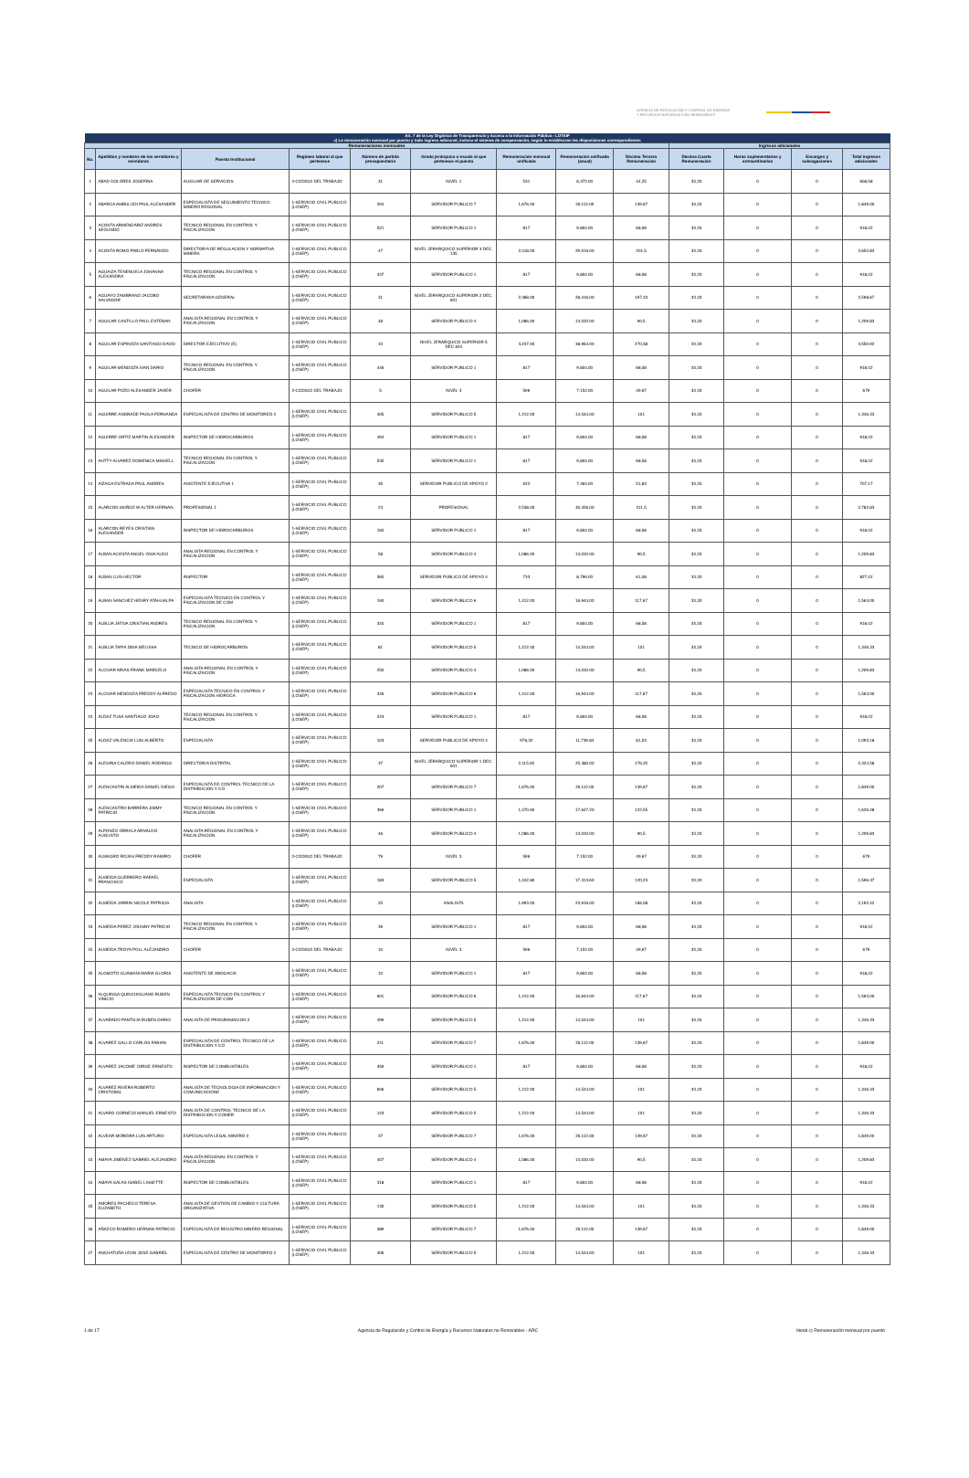AGENCIA DE REGULACIÓN Y CONTROL DE ENERGÍA
Y RECURSOS NATURALES NO RENOVABLES
| Art. 7 de la Ley Orgánica de Transparencia y Acceso a la Información Pública - LOTAIP | | | | | | | | | | | | |
| --- | --- | --- | --- | --- | --- | --- | --- | --- | --- | --- | --- | --- |
| c) La remuneración mensual por puesto y todo ingreso adicional, incluso el sistema de compensación, según lo establezcan las disposiciones correspondientes | | | | | | | | | | | | |
| Remuneraciones mensuales | | | | | | | | | Ingresos adicionales | | | |
| No. | Apellidos y nombres de los servidores y servidoras | Puesto Institucional | Regimen laboral al que pertenece | Número de partida presupuestaria | Grado jerárquico o escala al que pertenece el puesto | Remuneración mensual unificada | Remuneración unificada (anual) | Décimo Tercera Remuneración | Décima Cuarta Remuneración | Horas suplementarias y extraordinarias | Encargos y subrogaciones | Total ingresos adicionales |
| 1 | ABAD DOLORES JOSEFINA | AUXILIAR DE SERVICIOS | 2-CODIGO DEL TRABAJO | 31 | NIVEL 1 | 531 | 6,372.00 | 44,25 | 33,33 | 0 | 0 | 608,58 |
| 2 | ABARCA AMBULUDI PAUL ALEXANDER | ESPECIALISTA DE SEGUIMIENTO TECNICO MINERO REGIONAL | 1-SERVICIO CIVIL PUBLICO (LOSEP) | 294 | SERVIDOR PUBLICO 7 | 1,676.00 | 20,112.00 | 139,67 | 33,33 | 0 | 0 | 1,849.00 |
| 3 | ACOSTA ARMENDARIZ ANDRES SEGUNDO | TECNICO REGIONAL EN CONTROL Y FISCALIZACION | 1-SERVICIO CIVIL PUBLICO (LOSEP) | 521 | SERVIDOR PUBLICO 1 | 817 | 9,804.00 | 68,08 | 33,33 | 0 | 0 | 918,42 |
| 4 | ACOSTA ROMO PABLO FERNANDO | DIRECTOR/A DE REGULACION Y NORMATIVA MINERA | 1-SERVICIO CIVIL PUBLICO (LOSEP) | 47 | NIVEL JERARQUICO SUPERIOR 3 DEC. 135 | 2,418.00 | 29,016.00 | 201,5 | 33,33 | 0 | 0 | 2,652.83 |
| 5 | AGUAIZA TENENUELA JOHANNA ALEXANDRA | TECNICO REGIONAL EN CONTROL Y FISCALIZACION | 1-SERVICIO CIVIL PUBLICO (LOSEP) | 337 | SERVIDOR PUBLICO 1 | 817 | 9,804.00 | 68,08 | 33,33 | 0 | 0 | 918,42 |
| 6 | AGUAYO ZAMBRANO JACOBO SALVADOR | SECRETARIO/A GENERAL | 1-SERVICIO CIVIL PUBLICO (LOSEP) | 31 | NIVEL JERARQUICO SUPERIOR 2 DEC. 601 | 2,368.00 | 28,416.00 | 197,33 | 33,33 | 0 | 0 | 2,598.67 |
| 7 | AGUILAR CASTILLO PAUL ESTEBAN | ANALISTA REGIONAL EN CONTROL Y FISCALIZACION | 1-SERVICIO CIVIL PUBLICO (LOSEP) | 48 | SERVIDOR PUBLICO 4 | 1,086.00 | 13,032.00 | 90,5 | 33,33 | 0 | 0 | 1,209.83 |
| 8 | AGUILAR ESPINOZA SANTIAGO DAVID | DIRECTOR EJECUTIVO (E) | 1-SERVICIO CIVIL PUBLICO (LOSEP) | 10 | NIVEL JERARQUICO SUPERIOR 5 DEC.624 | 3,247.00 | 38,964.00 | 270,58 | 33,33 | 0 | 0 | 3,550.92 |
| 9 | AGUILAR MENDOZA IVAN DARIO | TECNICO REGIONAL EN CONTROL Y FISCALIZACION | 1-SERVICIO CIVIL PUBLICO (LOSEP) | 446 | SERVIDOR PUBLICO 1 | 817 | 9,804.00 | 68,08 | 33,33 | 0 | 0 | 918,42 |
| 10 | AGUILAR POZO ALEXANDER JAVIER | CHOFER | 2-CODIGO DEL TRABAJO | 5 | NIVEL 3 | 596 | 7,152.00 | 49,67 | 33,33 | 0 | 0 | 679 |
| 11 | AGUIRRE ANDRADE PAOLA FERNANDA | ESPECIALISTA DE CENTRO DE MONITOREO 2 | 1-SERVICIO CIVIL PUBLICO (LOSEP) | 405 | SERVIDOR PUBLICO 5 | 1,212.00 | 14,544.00 | 101 | 33,33 | 0 | 0 | 1,346.33 |
| 12 | AGUIRRE ORTIZ MARTIN ALEXANDER | INSPECTOR DE HIDROCARBUROS | 1-SERVICIO CIVIL PUBLICO (LOSEP) | 494 | SERVIDOR PUBLICO 1 | 817 | 9,804.00 | 68,08 | 33,33 | 0 | 0 | 918,42 |
| 13 | AHTTY ALVAREZ DOMENICA MISHELL | TECNICO REGIONAL EN CONTROL Y FISCALIZACION | 1-SERVICIO CIVIL PUBLICO (LOSEP) | 535 | SERVIDOR PUBLICO 1 | 817 | 9,804.00 | 68,08 | 33,33 | 0 | 0 | 918,42 |
| 14 | AIZAGA ESTRADA PAUL ANDRES | ASISTENTE EJECUTIVA 1 | 1-SERVICIO CIVIL PUBLICO (LOSEP) | 35 | SERVIDOR PUBLICO DE APOYO 2 | 622 | 7,464.00 | 51,83 | 33,33 | 0 | 0 | 707,17 |
| 15 | ALARCON MUÑOZ W ALTER HERNAN | PROFESIONAL 1 | 1-SERVICIO CIVIL PUBLICO (LOSEP) | 23 | PROFESIONAL | 2,538.00 | 30,456.00 | 211,5 | 33,33 | 0 | 0 | 2,782.83 |
| 16 | ALARCON REYES CRISTIAN ALEXANDER | INSPECTOR DE HIDROCARBUROS | 1-SERVICIO CIVIL PUBLICO (LOSEP) | 160 | SERVIDOR PUBLICO 1 | 817 | 9,804.00 | 68,08 | 33,33 | 0 | 0 | 918,42 |
| 17 | ALBAN ACOSTA ANGEL OSW ALDO | ANALISTA REGIONAL EN CONTROL Y FISCALIZACION | 1-SERVICIO CIVIL PUBLICO (LOSEP) | 58 | SERVIDOR PUBLICO 4 | 1,086.00 | 13,032.00 | 90,5 | 33,33 | 0 | 0 | 1,209.83 |
| 18 | ALBAN LUIS HECTOR | INSPECTOR | 1-SERVICIO CIVIL PUBLICO (LOSEP) | 365 | SERVIDOR PUBLICO DE APOYO 4 | 733 | 8,796.00 | 61,08 | 33,33 | 0 | 0 | 827,42 |
| 19 | ALBAN SANCHEZ HENRY ATAHUALPA | ESPECIALISTA TECNICO EN CONTROL Y FISCALIZACION DE COM | 1-SERVICIO CIVIL PUBLICO (LOSEP) | 190 | SERVIDOR PUBLICO 6 | 1,412.00 | 16,944.00 | 117,67 | 33,33 | 0 | 0 | 1,563.00 |
| 20 | ALBUJA JATIVA CRISTIAN ANDRES | TECNICO REGIONAL EN CONTROL Y FISCALIZACION | 1-SERVICIO CIVIL PUBLICO (LOSEP) | 334 | SERVIDOR PUBLICO 1 | 817 | 9,804.00 | 68,08 | 33,33 | 0 | 0 | 918,42 |
| 21 | ALBUJA TAPIA DINA MELISSA | TECNICO DE HIDROCARBUROS | 1-SERVICIO CIVIL PUBLICO (LOSEP) | 81 | SERVIDOR PUBLICO 5 | 1,212.00 | 14,544.00 | 101 | 33,33 | 0 | 0 | 1,346.33 |
| 22 | ALCIVAR ARIAS FRANK MARCELO | ANALISTA REGIONAL EN CONTROL Y FISCALIZACION | 1-SERVICIO CIVIL PUBLICO (LOSEP) | 250 | SERVIDOR PUBLICO 4 | 1,086.00 | 13,032.00 | 90,5 | 33,33 | 0 | 0 | 1,209.83 |
| 23 | ALCIVAR MENDOZA FREDDY ALFREDO | ESPECIALISTA TECNICO EN CONTROL Y FISCALIZACION HIDROCA | 1-SERVICIO CIVIL PUBLICO (LOSEP) | 346 | SERVIDOR PUBLICO 6 | 1,412.00 | 16,944.00 | 117,67 | 33,33 | 0 | 0 | 1,563.00 |
| 24 | ALDAZ TUSA SANTIAGO JOAO | TECNICO REGIONAL EN CONTROL Y FISCALIZACION | 1-SERVICIO CIVIL PUBLICO (LOSEP) | 243 | SERVIDOR PUBLICO 1 | 817 | 9,804.00 | 68,08 | 33,33 | 0 | 0 | 918,42 |
| 25 | ALDAZ VALENCIA LUIS ALBERTO | ESPECIALISTA | 1-SERVICIO CIVIL PUBLICO (LOSEP) | 103 | SERVIDOR PUBLICO DE APOYO 4 | 978,32 | 11,739.84 | 81,53 | 33,33 | 0 | 0 | 1,093.18 |
| 26 | ALEGRIA CALERO DANIEL RODRIGO | DIRECTOR/A DISTRITAL | 1-SERVICIO CIVIL PUBLICO (LOSEP) | 37 | NIVEL JERARQUICO SUPERIOR 1 DEC. 601 | 2,115.00 | 25,380.00 | 176,25 | 33,33 | 0 | 0 | 2,324.58 |
| 27 | ALENCASTRI ALMEIDA DANIEL DIEGO | ESPECIALISTA DE CONTROL TECNICO DE LA DISTRIBUCION Y CO | 1-SERVICIO CIVIL PUBLICO (LOSEP) | 207 | SERVIDOR PUBLICO 7 | 1,676.00 | 20,112.00 | 139,67 | 33,33 | 0 | 0 | 1,849.00 |
| 28 | ALENCASTRO BARRERA JIMMY PATRICIO | TECNICO REGIONAL EN CONTROL Y FISCALIZACION | 1-SERVICIO CIVIL PUBLICO (LOSEP) | 366 | SERVIDOR PUBLICO 1 | 1,470.60 | 17,647.20 | 122,55 | 33,33 | 0 | 0 | 1,626.48 |
| 29 | ALFONZO ORRALA ARNALDO AUGUSTO | ANALISTA REGIONAL EN CONTROL Y FISCALIZACION | 1-SERVICIO CIVIL PUBLICO (LOSEP) | 46 | SERVIDOR PUBLICO 4 | 1,086.00 | 13,032.00 | 90,5 | 33,33 | 0 | 0 | 1,209.83 |
| 30 | ALMAGRO ROJAS FREDDY RAMIRO | CHOFER | 2-CODIGO DEL TRABAJO | 79 | NIVEL 3 | 596 | 7,152.00 | 49,67 | 33,33 | 0 | 0 | 679 |
| 31 | ALMEIDA GUERRERO RAFAEL FRANCISCO | ESPECIALISTA | 1-SERVICIO CIVIL PUBLICO (LOSEP) | 183 | SERVIDOR PUBLICO 5 | 1,442.80 | 17,313.60 | 120,23 | 33,33 | 0 | 0 | 1,596.37 |
| 32 | ALMEIDA JARRIN NICOLE PATRICIA | ANALISTA | 1-SERVICIO CIVIL PUBLICO (LOSEP) | 25 | ANALISTA | 1,993.00 | 23,916.00 | 166,08 | 33,33 | 0 | 0 | 2,192.42 |
| 33 | ALMEIDA PEREZ JOHNNY PATRICIO | TECNICO REGIONAL EN CONTROL Y FISCALIZACION | 1-SERVICIO CIVIL PUBLICO (LOSEP) | 39 | SERVIDOR PUBLICO 1 | 817 | 9,804.00 | 68,08 | 33,33 | 0 | 0 | 918,42 |
| 34 | ALMEIDA TROYA POLL ALEJANDRO | CHOFER | 2-CODIGO DEL TRABAJO | 10 | NIVEL 3 | 596 | 7,152.00 | 49,67 | 33,33 | 0 | 0 | 679 |
| 35 | ALOMOTO GUAMANI MARIA GLORIA | ASISTENTE DE ABOGACIA | 1-SERVICIO CIVIL PUBLICO (LOSEP) | 10 | SERVIDOR PUBLICO 1 | 817 | 9,804.00 | 68,08 | 33,33 | 0 | 0 | 918,42 |
| 36 | ALQUINGA QUINCHIGUANO RUBEN VINICIO | ESPECIALISTA TECNICO EN CONTROL Y FISCALIZACION DE COM | 1-SERVICIO CIVIL PUBLICO (LOSEP) | 601 | SERVIDOR PUBLICO 6 | 1,412.00 | 16,944.00 | 117,67 | 33,33 | 0 | 0 | 1,563.00 |
| 37 | ALVARADO PANTOJA RUBEN DARIO | ANALISTA DE PROGRAMACION 2 | 1-SERVICIO CIVIL PUBLICO (LOSEP) | 499 | SERVIDOR PUBLICO 5 | 1,212.00 | 14,544.00 | 101 | 33,33 | 0 | 0 | 1,346.33 |
| 38 | ALVAREZ GALLO CARLOS FABIAN | ESPECIALISTA DE CONTROL TECNICO DE LA DISTRIBUCION Y CO | 1-SERVICIO CIVIL PUBLICO (LOSEP) | 211 | SERVIDOR PUBLICO 7 | 1,676.00 | 20,112.00 | 139,67 | 33,33 | 0 | 0 | 1,849.00 |
| 39 | ALVAREZ JACOME JORGE ERNESTO | INSPECTOR DE COMBUSTIBLES | 1-SERVICIO CIVIL PUBLICO (LOSEP) | 359 | SERVIDOR PUBLICO 1 | 817 | 9,804.00 | 68,08 | 33,33 | 0 | 0 | 918,42 |
| 40 | ALVAREZ RIVERA ROBERTO CRISTOBAL | ANALISTA DE TECNOLOGIA DE INFORMACION Y COMUNICACIONE | 1-SERVICIO CIVIL PUBLICO (LOSEP) | 606 | SERVIDOR PUBLICO 5 | 1,212.00 | 14,544.00 | 101 | 33,33 | 0 | 0 | 1,346.33 |
| 41 | ALVARO CORNEJO MANUEL ERNESTO | ANALISTA DE CONTROL TECNICO DE LA DISTRIBUCION Y COMER | 1-SERVICIO CIVIL PUBLICO (LOSEP) | 143 | SERVIDOR PUBLICO 5 | 1,212.00 | 14,544.00 | 101 | 33,33 | 0 | 0 | 1,346.33 |
| 42 | ALVEAR MOREIRA LUIS ARTURO | ESPECIALISTA LEGAL MINERO 2 | 1-SERVICIO CIVIL PUBLICO (LOSEP) | 37 | SERVIDOR PUBLICO 7 | 1,676.00 | 20,112.00 | 139,67 | 33,33 | 0 | 0 | 1,849.00 |
| 43 | AMAYA JIMENEZ GABRIEL ALEJANDRO | ANALISTA REGIONAL EN CONTROL Y FISCALIZACION | 1-SERVICIO CIVIL PUBLICO (LOSEP) | 407 | SERVIDOR PUBLICO 4 | 1,086.00 | 13,032.00 | 90,5 | 33,33 | 0 | 0 | 1,209.83 |
| 44 | AMAYA SALAS ISABEL LISSETTE | INSPECTOR DE COMBUSTIBLES | 1-SERVICIO CIVIL PUBLICO (LOSEP) | 318 | SERVIDOR PUBLICO 1 | 817 | 9,804.00 | 68,08 | 33,33 | 0 | 0 | 918,42 |
| 45 | AMORES PACHECO TERESA ELIZABETH | ANALISTA DE GESTION DE CAMBIO Y CULTURA ORGANIZATIVA | 1-SERVICIO CIVIL PUBLICO (LOSEP) | 130 | SERVIDOR PUBLICO 5 | 1,212.00 | 14,544.00 | 101 | 33,33 | 0 | 0 | 1,346.33 |
| 46 | AÑAZCO ROMERO HERNAN PATRICIO | ESPECIALISTA DE REGISTRO MINERO REGIONAL | 1-SERVICIO CIVIL PUBLICO (LOSEP) | 389 | SERVIDOR PUBLICO 7 | 1,676.00 | 20,112.00 | 139,67 | 33,33 | 0 | 0 | 1,849.00 |
| 47 | ANCHATUÑA LEON JOSE GABRIEL | ESPECIALISTA DE CENTRO DE MONITOREO 2 | 1-SERVICIO CIVIL PUBLICO (LOSEP) | 406 | SERVIDOR PUBLICO 5 | 1,212.00 | 14,544.00 | 101 | 33,33 | 0 | 0 | 1,346.33 |
1 de 17 Agencia de Regulación y Control de Energía y Recursos Naturales no Renovables - ARC literal c) Remuneración mensual por puesto